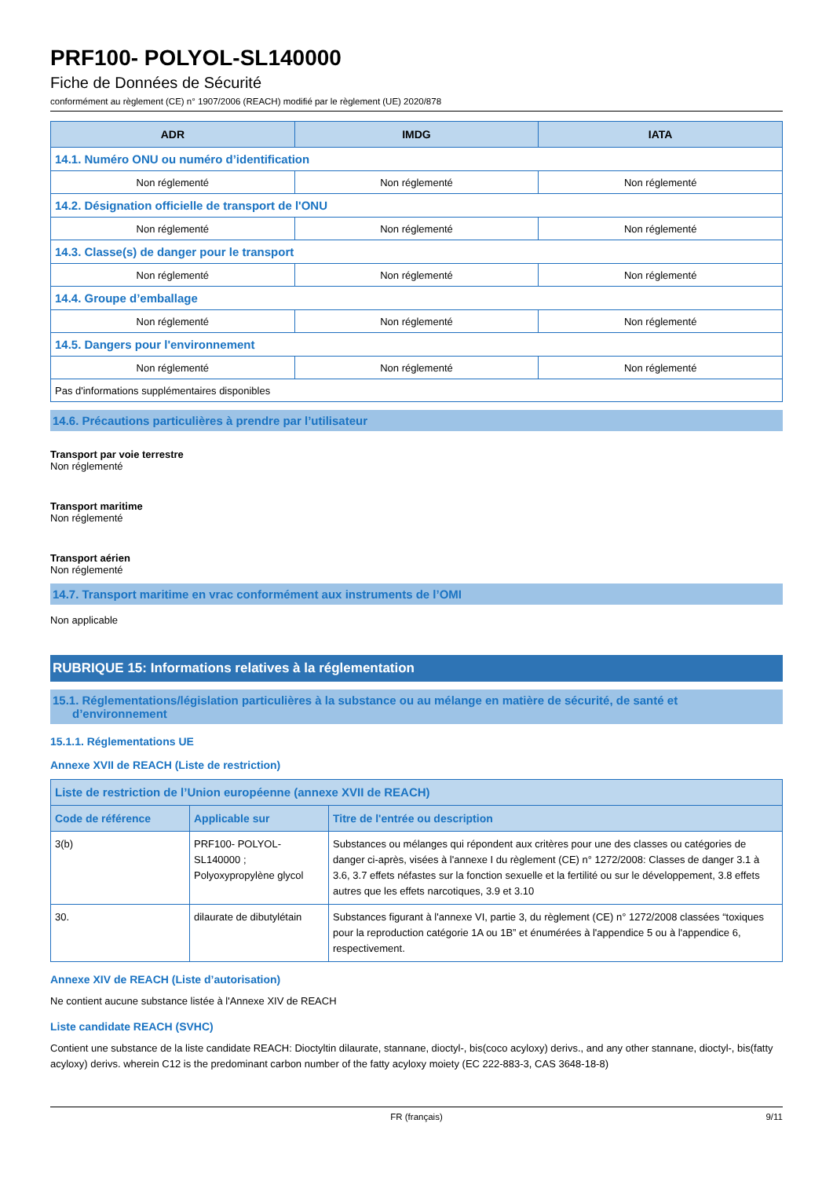PRF100- POLYOL-SL140000
Fiche de Données de Sécurité
conformément au règlement (CE) n° 1907/2006 (REACH) modifié par le règlement (UE) 2020/878
| ADR | IMDG | IATA |
| --- | --- | --- |
| 14.1. Numéro ONU ou numéro d’identification | | |
| Non réglementé | Non réglementé | Non réglementé |
| 14.2. Désignation officielle de transport de l'ONU | | |
| Non réglementé | Non réglementé | Non réglementé |
| 14.3. Classe(s) de danger pour le transport | | |
| Non réglementé | Non réglementé | Non réglementé |
| 14.4. Groupe d’emballage | | |
| Non réglementé | Non réglementé | Non réglementé |
| 14.5. Dangers pour l'environnement | | |
| Non réglementé | Non réglementé | Non réglementé |
| Pas d'informations supplémentaires disponibles | | |
14.6. Précautions particulières à prendre par l’utilisateur
Transport par voie terrestre
Non réglementé
Transport maritime
Non réglementé
Transport aérien
Non réglementé
14.7. Transport maritime en vrac conformément aux instruments de l’OMI
Non applicable
RUBRIQUE 15: Informations relatives à la réglementation
15.1. Réglementations/législation particulières à la substance ou au mélange en matière de sécurité, de santé et
d’environnement
15.1.1. Réglementations UE
Annexe XVII de REACH (Liste de restriction)
| Liste de restriction de l’Union européenne (annexe XVII de REACH) | | |
| Code de référence | Applicable sur | Titre de l'entrée ou description |
| 3(b) | PRF100- POLYOL-SL140000 ; Polyoxypropylène glycol | Substances ou mélanges qui répondent aux critères pour une des classes ou catégories de danger ci-après, visées à l'annexe I du règlement (CE) n° 1272/2008: Classes de danger 3.1 à 3.6, 3.7 effets néfastes sur la fonction sexuelle et la fertilité ou sur le développement, 3.8 effets autres que les effets narcotiques, 3.9 et 3.10 |
| 30. | dilaurate de dibutylétain | Substances figurant à l'annexe VI, partie 3, du règlement (CE) n° 1272/2008 classées “toxiques pour la reproduction catégorie 1A ou 1B” et énumérées à l'appendice 5 ou à l'appendice 6, respectivement. |
Annexe XIV de REACH (Liste d’autorisation)
Ne contient aucune substance listée à l'Annexe XIV de REACH
Liste candidate REACH (SVHC)
Contient une substance de la liste candidate REACH: Dioctyltin dilaurate, stannane, dioctyl-, bis(coco acyloxy) derivs., and any other stannane, dioctyl-, bis(fatty acyloxy) derivs. wherein C12 is the predominant carbon number of the fatty acyloxy moiety (EC 222-883-3, CAS 3648-18-8)
FR (français) 9/11